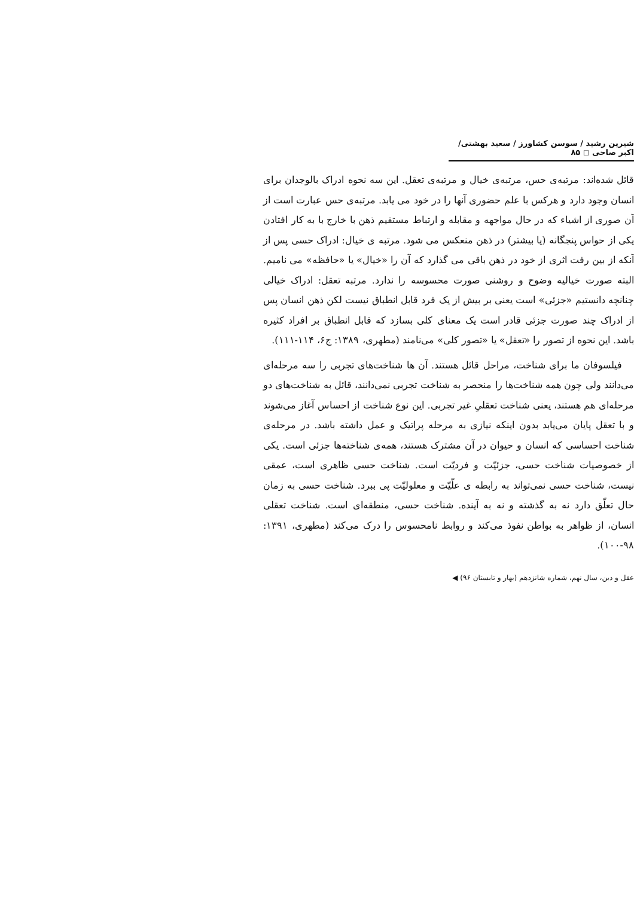شیرین رشید / سوسن کشاورز / سعید بهشتی/ اکبر صاحی ◻ ۸۵
قائل شده‌اند: مرتبه‌ی حس، مرتبه‌ی خیال و مرتبه‌ی تعقل. این سه نحوه ادراک بالوجدان برای انسان وجود دارد و هرکس با علم حضوری آنها را در خود می یابد. مرتبه‌ی حس عبارت است از آن صوری از اشیاء که در حال مواجهه و مقابله و ارتباط مستقیم ذهن با خارج با به کار افتادن یکی از حواس پنجگانه (یا بیشتر) در ذهن منعکس می شود. مرتبه ی خیال: ادراک حسی پس از آنکه از بین رفت اثری از خود در ذهن باقی می گذارد که آن را «خیال» یا «حافظه» می نامیم. البته صورت خیالیه وضوح و روشنی صورت محسوسه را ندارد. مرتبه تعقل: ادراک خیالی چنانچه دانستیم «جزئی» است یعنی بر بیش از یک فرد قابل انطباق نیست لکن ذهن انسان پس از ادراک چند صورت جزئی قادر است یک معنای کلی بسازد که قابل انطباق بر افراد کثیره باشد. این نحوه از تصور را «تعقل» یا «تصور کلی» می‌نامند (مطهری، ۱۳۸۹: ج۶، ۱۱۴-۱۱۱).
فیلسوفان ما برای شناخت، مراحل قائل هستند. آن ها شناخت‌های تجربی را سه مرحله‌ای می‌دانند ولی چون همه شناخت‌ها را منحصر به شناخت تجربی نمی‌دانند، قائل به شناخت‌های دو مرحله‌ای هم هستند، یعنی شناخت تعقلیِ غیر تجربی. این نوع شناخت از احساس آغاز می‌شوند و با تعقل پایان می‌یابد بدون اینکه نیازی به مرحله پراتیک و عمل داشته باشد. در مرحله‌ی شناخت احساسی که انسان و حیوان در آن مشترک هستند، همه‌ی شناخته‌ها جزئی است. یکی از خصوصیات شناخت حسی، جزئیّت و فردیّت است. شناخت حسی ظاهری است، عمقی نیست، شناخت حسی نمی‌تواند به رابطه ی علّیّت و معلولیّت پی ببرد. شناخت حسی به زمان حال تعلّق دارد نه به گذشته و نه به آینده. شناخت حسی، منطقه‌ای است. شناخت تعقلی انسان، از ظواهر به بواطن نفوذ می‌کند و روابط نامحسوس را درک می‌کند (مطهری، ۱۳۹۱: ۹۸-۱۰۰).
عقل و دین، سال نهم، شماره شانزدهم (بهار و تابستان ۹۶) ◀